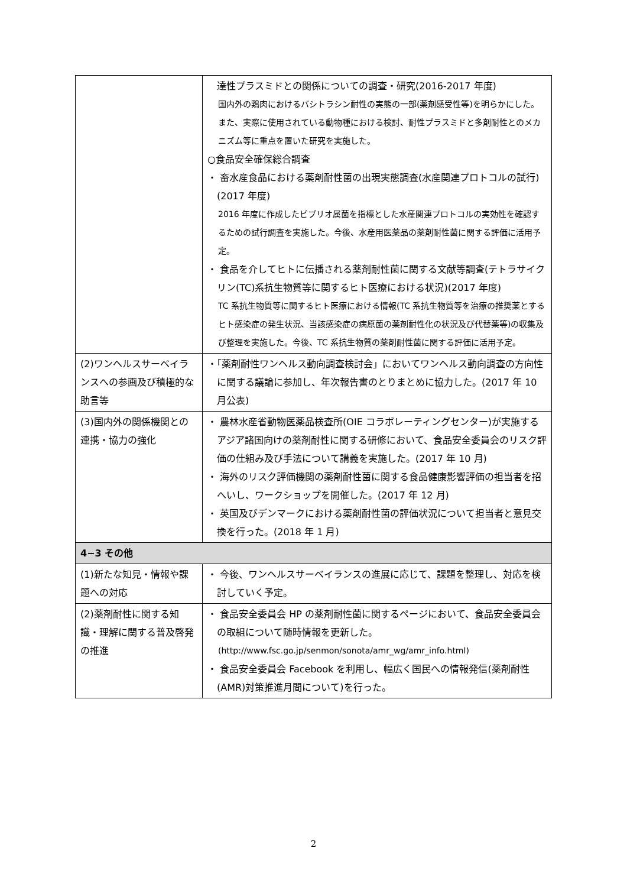| | 達性プラスミドとの関係についての調査・研究(2016-2017 年度) 国内外の鶏肉におけるバシトラシン耐性の実態の一部(薬剤感受性等)を明らかにした。また、実際に使用されている動物種における検討、耐性プラスミドと多剤耐性とのメカニズム等に重点を置いた研究を実施した。 ○食品安全確保総合調査 ・ 畜水産食品における薬剤耐性菌の出現実態調査(水産関連プロトコルの試行)(2017 年度) 2016 年度に作成したビブリオ属菌を指標とした水産関連プロトコルの実効性を確認するための試行調査を実施した。今後、水産用医薬品の薬剤耐性菌に関する評価に活用予定。 ・ 食品を介してヒトに伝播される薬剤耐性菌に関する文献等調査(テトラサイクリン(TC)系抗生物質等に関するヒト医療における状況)(2017 年度) TC 系抗生物質等に関するヒト医療における情報(TC 系抗生物質等を治療の推奨薬とするヒト感染症の発生状況、当該感染症の病原菌の薬剤耐性化の状況及び代替薬等)の収集及び整理を実施した。今後、TC 系抗生物質の薬剤耐性菌に関する評価に活用予定。 |
| (2)ワンヘルスサーベイランスへの参画及び積極的な助言等 | ・「薬剤耐性ワンヘルス動向調査検討会」においてワンヘルス動向調査の方向性に関する議論に参加し、年次報告書のとりまとめに協力した。(2017 年 10 月公表) |
| (3)国内外の関係機関との連携・協力の強化 | ・ 農林水産省動物医薬品検査所(OIE コラボレーティングセンター)が実施するアジア諸国向けの薬剤耐性に関する研修において、食品安全委員会のリスク評価の仕組み及び手法について講義を実施した。(2017 年 10 月) ・ 海外のリスク評価機関の薬剤耐性菌に関する食品健康影響評価の担当者を招へいし、ワークショップを開催した。(2017 年 12 月) ・ 英国及びデンマークにおける薬剤耐性菌の評価状況について担当者と意見交換を行った。(2018 年 1 月) |
| 4−3 その他 | |
| (1)新たな知見・情報や課題への対応 | ・ 今後、ワンヘルスサーベイランスの進展に応じて、課題を整理し、対応を検討していく予定。 |
| (2)薬剤耐性に関する知識・理解に関する普及啓発の推進 | ・ 食品安全委員会 HP の薬剤耐性菌に関するページにおいて、食品安全委員会の取組について随時情報を更新した。 (http://www.fsc.go.jp/senmon/sonota/amr_wg/amr_info.html) ・ 食品安全委員会 Facebook を利用し、幅広く国民への情報発信(薬剤耐性(AMR)対策推進月間について)を行った。 |
2